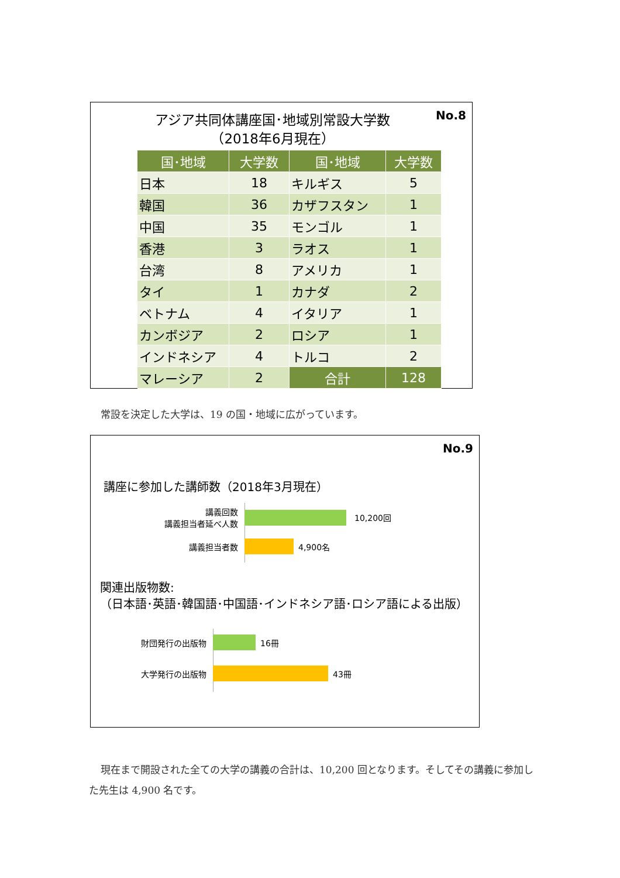No.8
アジア共同体講座国･地域別常設大学数
（2018年6月現在）
| 国･地域 | 大学数 | 国･地域 | 大学数 |
| --- | --- | --- | --- |
| 日本 | 18 | キルギス | 5 |
| 韓国 | 36 | カザフスタン | 1 |
| 中国 | 35 | モンゴル | 1 |
| 香港 | 3 | ラオス | 1 |
| 台湾 | 8 | アメリカ | 1 |
| タイ | 1 | カナダ | 2 |
| ベトナム | 4 | イタリア | 1 |
| カンボジア | 2 | ロシア | 1 |
| インドネシア | 4 | トルコ | 2 |
| マレーシア | 2 | 合計 | 128 |
常設を決定した大学は、19 の国・地域に広がっています。
No.9
講座に参加した講師数（2018年3月現在）
講義回数
講義担当者延べ人数
10,200回
講義担当者数 4,900名
関連出版物数:
（日本語･英語･韓国語･中国語･インドネシア語･ロシア語による出版）
財団発行の出版物 16冊
大学発行の出版物 43冊
現在まで開設された全ての大学の講義の合計は、10,200 回となります。そしてその講義に参加した先生は 4,900 名です。